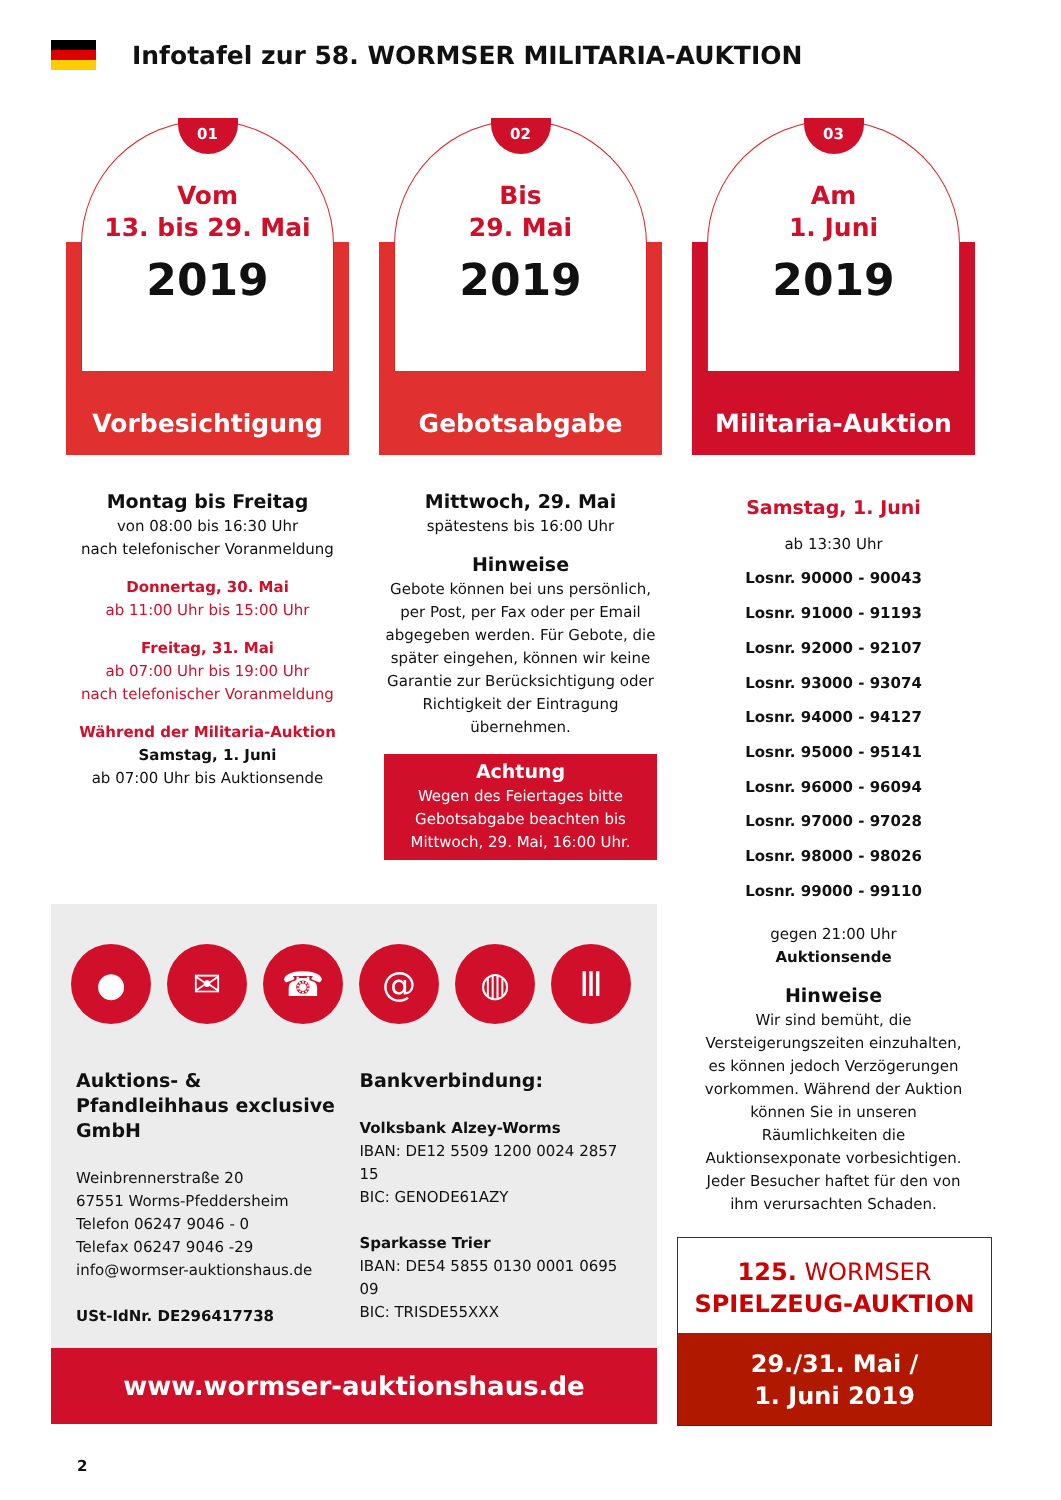Infotafel zur 58. WORMSER MILITARIA-AUKTION
01
Vom
13. bis 29. Mai
2019
Vorbesichtigung
Montag bis Freitag
von 08:00 bis 16:30 Uhr
nach telefonischer Voranmeldung
Donnertag, 30. Mai
ab 11:00 Uhr bis 15:00 Uhr
Freitag, 31. Mai
ab 07:00 Uhr bis 19:00 Uhr
nach telefonischer Voranmeldung
Während der Militaria-Auktion
Samstag, 1. Juni
ab 07:00 Uhr bis Auktionsende
02
Bis
29. Mai
2019
Gebotsabgabe
Mittwoch, 29. Mai
spätestens bis 16:00 Uhr
Hinweise
Gebote können bei uns persönlich, per Post, per Fax oder per Email abgegeben werden. Für Gebote, die später eingehen, können wir keine Garantie zur Berücksichtigung oder Richtigkeit der Eintragung übernehmen.
Achtung
Wegen des Feiertages bitte Gebotsabgabe beachten bis Mittwoch, 29. Mai, 16:00 Uhr.
03
Am
1. Juni
2019
Militaria-Auktion
Samstag, 1. Juni
ab 13:30 Uhr
Losnr. 90000 - 90043
Losnr. 91000 - 91193
Losnr. 92000 - 92107
Losnr. 93000 - 93074
Losnr. 94000 - 94127
Losnr. 95000 - 95141
Losnr. 96000 - 96094
Losnr. 97000 - 97028
Losnr. 98000 - 98026
Losnr. 99000 - 99110
gegen 21:00 Uhr
Auktionsende
Hinweise
Wir sind bemüht, die Versteigerungszeiten einzuhalten, es können jedoch Verzögerungen vorkommen. Während der Auktion können Sie in unseren Räumlichkeiten die Auktionsexponate vorbesichtigen. Jeder Besucher haftet für den von ihm verursachten Schaden.
● ✉ ☎ @ ◍ Ⅲ
Auktions- & Pfandleihhaus exclusive GmbH
Weinbrennerstraße 20
67551 Worms-Pfeddersheim
Telefon 06247 9046 - 0
Telefax 06247 9046 -29
info@wormser-auktionshaus.de
USt-IdNr. DE296417738
Bankverbindung:
Volksbank Alzey-Worms
IBAN: DE12 5509 1200 0024 2857 15
BIC: GENODE61AZY
Sparkasse Trier
IBAN: DE54 5855 0130 0001 0695 09
BIC: TRISDE55XXX
www.wormser-auktionshaus.de
125. WORMSER
SPIELZEUG-AUKTION
29./31. Mai /
1. Juni 2019
2